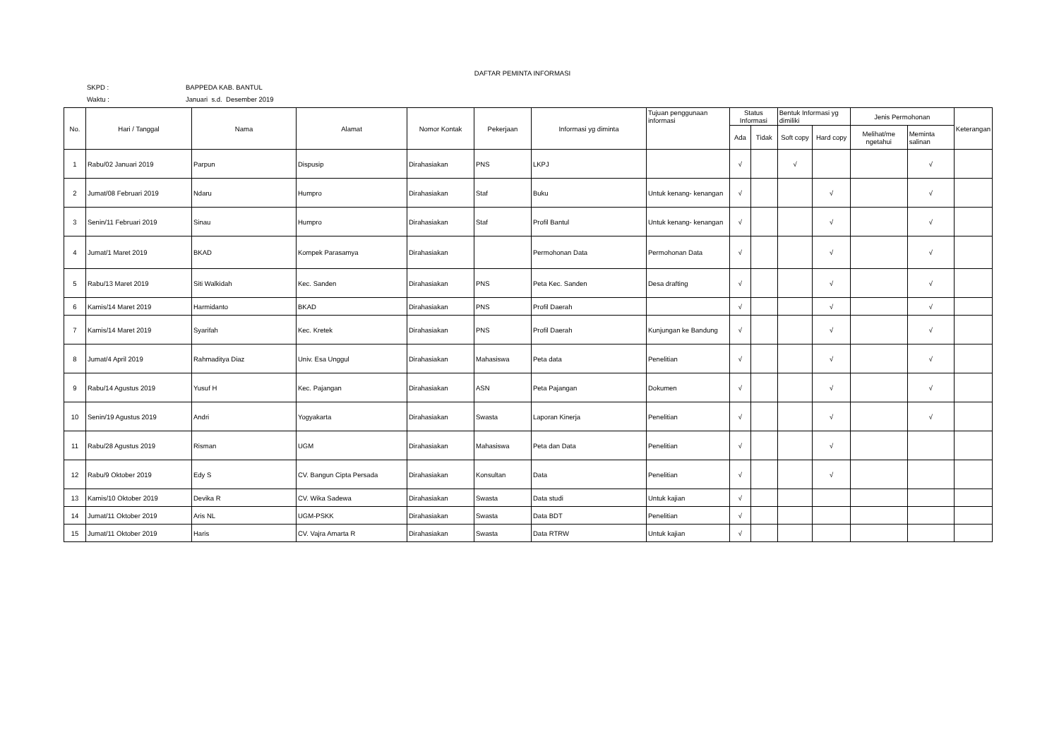DAFTAR PEMINTA INFORMASI
SKPD : BAPPEDA KAB. BANTUL
Waktu : Januari s.d. Desember 2019
| No. | Hari / Tanggal | Nama | Alamat | Nomor Kontak | Pekerjaan | Informasi yg diminta | Tujuan penggunaan informasi | Status Informasi | | Bentuk Informasi yg dimiliki | | Jenis Permohonan | | Keterangan |
| --- | --- | --- | --- | --- | --- | --- | --- | --- | --- | --- | --- | --- | --- | --- |
| | | | | | | | | Ada | Tidak | Soft copy | Hard copy | Melihat/me ngetahui | Meminta salinan | |
| 1 | Rabu/02 Januari 2019 | Parpun | Dispusip | Dirahasiakan | PNS | LKPJ | | √ | | √ | | | √ | |
| 2 | Jumat/08 Februari 2019 | Ndaru | Humpro | Dirahasiakan | Staf | Buku | Untuk kenang- kenangan | √ | | | √ | | √ | |
| 3 | Senin/11 Februari 2019 | Sinau | Humpro | Dirahasiakan | Staf | Profil Bantul | Untuk kenang- kenangan | √ | | | √ | | √ | |
| 4 | Jumat/1 Maret 2019 | BKAD | Kompek Parasamya | Dirahasiakan | | Permohonan Data | Permohonan Data | √ | | | √ | | √ | |
| 5 | Rabu/13 Maret 2019 | Siti Walkidah | Kec. Sanden | Dirahasiakan | PNS | Peta Kec. Sanden | Desa drafting | √ | | | √ | | √ | |
| 6 | Kamis/14 Maret 2019 | Harmidanto | BKAD | Dirahasiakan | PNS | Profil Daerah | | √ | | | √ | | √ | |
| 7 | Kamis/14 Maret 2019 | Syarifah | Kec. Kretek | Dirahasiakan | PNS | Profil Daerah | Kunjungan ke Bandung | √ | | | √ | | √ | |
| 8 | Jumat/4 April 2019 | Rahmaditya Diaz | Univ. Esa Unggul | Dirahasiakan | Mahasiswa | Peta data | Penelitian | √ | | | √ | | √ | |
| 9 | Rabu/14 Agustus 2019 | Yusuf H | Kec. Pajangan | Dirahasiakan | ASN | Peta Pajangan | Dokumen | √ | | | √ | | √ | |
| 10 | Senin/19 Agustus 2019 | Andri | Yogyakarta | Dirahasiakan | Swasta | Laporan Kinerja | Penelitian | √ | | | √ | | √ | |
| 11 | Rabu/28 Agustus 2019 | Risman | UGM | Dirahasiakan | Mahasiswa | Peta dan Data | Penelitian | √ | | | √ | | | |
| 12 | Rabu/9 Oktober 2019 | Edy S | CV. Bangun Cipta Persada | Dirahasiakan | Konsultan | Data | Penelitian | √ | | | √ | | | |
| 13 | Kamis/10 Oktober 2019 | Devika R | CV. Wika Sadewa | Dirahasiakan | Swasta | Data studi | Untuk kajian | √ | | | | | | |
| 14 | Jumat/11 Oktober 2019 | Aris NL | UGM-PSKK | Dirahasiakan | Swasta | Data BDT | Penelitian | √ | | | | | | |
| 15 | Jumat/11 Oktober 2019 | Haris | CV. Vajra Amarta R | Dirahasiakan | Swasta | Data RTRW | Untuk kajian | √ | | | | | | |